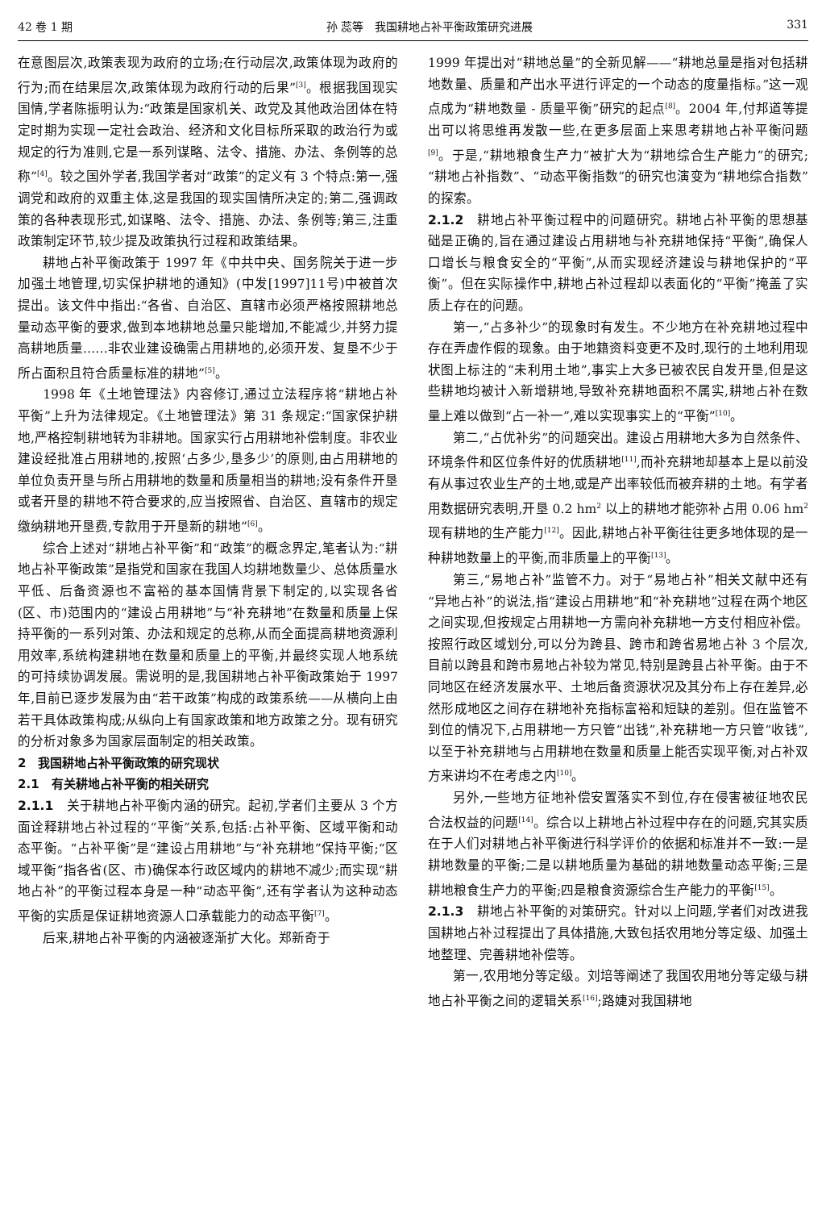42 卷 1 期 孙 蕊等　我国耕地占补平衡政策研究进展 331
在意图层次,政策表现为政府的立场;在行动层次,政策体现为政府的行为;而在结果层次,政策体现为政府行动的后果”<sup>[3]</sup>。根据我国现实国情,学者陈振明认为:“政策是国家机关、政党及其他政治团体在特定时期为实现一定社会政治、经济和文化目标所采取的政治行为或规定的行为准则,它是一系列谋略、法令、措施、办法、条例等的总称”<sup>[4]</sup>。较之国外学者,我国学者对“政策”的定义有 3 个特点:第一,强调党和政府的双重主体,这是我国的现实国情所决定的;第二,强调政策的各种表现形式,如谋略、法令、措施、办法、条例等;第三,注重政策制定环节,较少提及政策执行过程和政策结果。
耕地占补平衡政策于 1997 年《中共中央、国务院关于进一步加强土地管理,切实保护耕地的通知》(中发[1997]11号)中被首次提出。该文件中指出:“各省、自治区、直辖市必须严格按照耕地总量动态平衡的要求,做到本地耕地总量只能增加,不能减少,并努力提高耕地质量……非农业建设确需占用耕地的,必须开发、复垦不少于所占面积且符合质量标准的耕地”<sup>[5]</sup>。
1998 年《土地管理法》内容修订,通过立法程序将“耕地占补平衡”上升为法律规定。《土地管理法》第 31 条规定:“国家保护耕地,严格控制耕地转为非耕地。国家实行占用耕地补偿制度。非农业建设经批准占用耕地的,按照‘占多少,垦多少’的原则,由占用耕地的单位负责开垦与所占用耕地的数量和质量相当的耕地;没有条件开垦或者开垦的耕地不符合要求的,应当按照省、自治区、直辖市的规定缴纳耕地开垦费,专款用于开垦新的耕地”<sup>[6]</sup>。
综合上述对“耕地占补平衡”和“政策”的概念界定,笔者认为:“耕地占补平衡政策”是指党和国家在我国人均耕地数量少、总体质量水平低、后备资源也不富裕的基本国情背景下制定的,以实现各省(区、市)范围内的“建设占用耕地”与“补充耕地”在数量和质量上保持平衡的一系列对策、办法和规定的总称,从而全面提高耕地资源利用效率,系统构建耕地在数量和质量上的平衡,并最终实现人地系统的可持续协调发展。需说明的是,我国耕地占补平衡政策始于 1997 年,目前已逐步发展为由“若干政策”构成的政策系统——从横向上由若干具体政策构成;从纵向上有国家政策和地方政策之分。现有研究的分析对象多为国家层面制定的相关政策。
2　我国耕地占补平衡政策的研究现状
2.1　有关耕地占补平衡的相关研究
2.1.1　关于耕地占补平衡内涵的研究。起初,学者们主要从 3 个方面诠释耕地占补过程的“平衡”关系,包括:占补平衡、区域平衡和动态平衡。“占补平衡”是“建设占用耕地”与“补充耕地”保持平衡;“区域平衡”指各省(区、市)确保本行政区域内的耕地不减少;而实现“耕地占补”的平衡过程本身是一种“动态平衡”,还有学者认为这种动态平衡的实质是保证耕地资源人口承载能力的动态平衡<sup>[7]</sup>。
后来,耕地占补平衡的内涵被逐渐扩大化。郑新奇于
1999 年提出对“耕地总量”的全新见解——“耕地总量是指对包括耕地数量、质量和产出水平进行评定的一个动态的度量指标。”这一观点成为“耕地数量 - 质量平衡”研究的起点<sup>[8]</sup>。2004 年,付邦道等提出可以将思维再发散一些,在更多层面上来思考耕地占补平衡问题<sup>[9]</sup>。于是,“耕地粮食生产力”被扩大为“耕地综合生产能力”的研究;“耕地占补指数”、“动态平衡指数”的研究也演变为“耕地综合指数”的探索。
2.1.2　耕地占补平衡过程中的问题研究。耕地占补平衡的思想基础是正确的,旨在通过建设占用耕地与补充耕地保持“平衡”,确保人口增长与粮食安全的“平衡”,从而实现经济建设与耕地保护的“平衡”。但在实际操作中,耕地占补过程却以表面化的“平衡”掩盖了实质上存在的问题。
第一,“占多补少”的现象时有发生。不少地方在补充耕地过程中存在弄虚作假的现象。由于地籍资料变更不及时,现行的土地利用现状图上标注的“未利用土地”,事实上大多已被农民自发开垦,但是这些耕地均被计入新增耕地,导致补充耕地面积不属实,耕地占补在数量上难以做到“占一补一”,难以实现事实上的“平衡”<sup>[10]</sup>。
第二,“占优补劣”的问题突出。建设占用耕地大多为自然条件、环境条件和区位条件好的优质耕地<sup>[11]</sup>,而补充耕地却基本上是以前没有从事过农业生产的土地,或是产出率较低而被弃耕的土地。有学者用数据研究表明,开垦 0.2 hm<sup>2</sup> 以上的耕地才能弥补占用 0.06 hm<sup>2</sup> 现有耕地的生产能力<sup>[12]</sup>。因此,耕地占补平衡往往更多地体现的是一种耕地数量上的平衡,而非质量上的平衡<sup>[13]</sup>。
第三,“易地占补”监管不力。对于“易地占补”相关文献中还有“异地占补”的说法,指“建设占用耕地”和“补充耕地”过程在两个地区之间实现,但按规定占用耕地一方需向补充耕地一方支付相应补偿。按照行政区域划分,可以分为跨县、跨市和跨省易地占补 3 个层次,目前以跨县和跨市易地占补较为常见,特别是跨县占补平衡。由于不同地区在经济发展水平、土地后备资源状况及其分布上存在差异,必然形成地区之间存在耕地补充指标富裕和短缺的差别。但在监管不到位的情况下,占用耕地一方只管“出钱”,补充耕地一方只管“收钱”,以至于补充耕地与占用耕地在数量和质量上能否实现平衡,对占补双方来讲均不在考虑之内<sup>[10]</sup>。
另外,一些地方征地补偿安置落实不到位,存在侵害被征地农民合法权益的问题<sup>[14]</sup>。综合以上耕地占补过程中存在的问题,究其实质在于人们对耕地占补平衡进行科学评价的依据和标准并不一致:一是耕地数量的平衡;二是以耕地质量为基础的耕地数量动态平衡;三是耕地粮食生产力的平衡;四是粮食资源综合生产能力的平衡<sup>[15]</sup>。
2.1.3　耕地占补平衡的对策研究。针对以上问题,学者们对改进我国耕地占补过程提出了具体措施,大致包括农用地分等定级、加强土地整理、完善耕地补偿等。
第一,农用地分等定级。刘培等阐述了我国农用地分等定级与耕地占补平衡之间的逻辑关系<sup>[16]</sup>;路婕对我国耕地